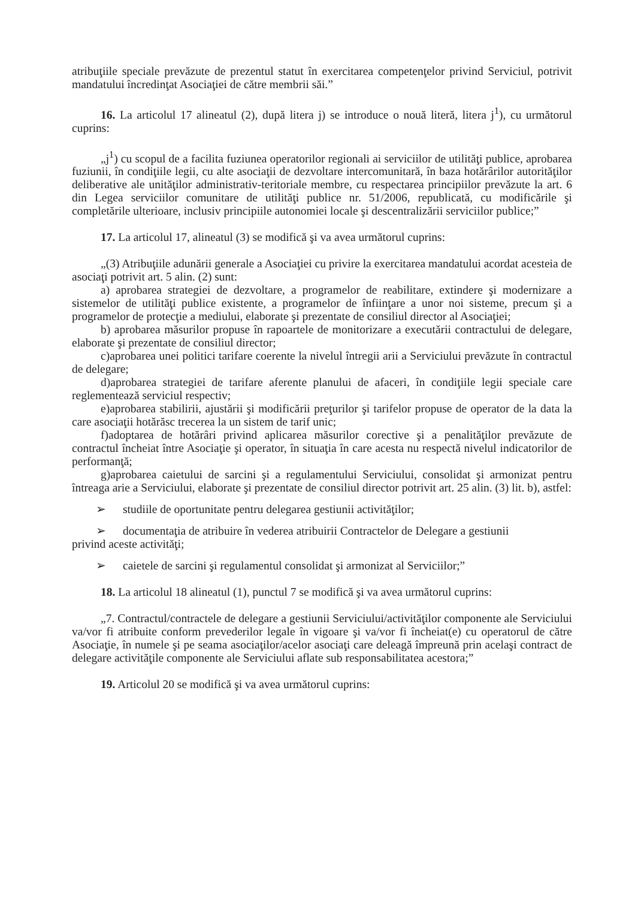atribuţiile speciale prevăzute de prezentul statut în exercitarea competenţelor privind Serviciul, potrivit mandatului încredinţat Asociaţiei de către membrii săi.”
16. La articolul 17 alineatul (2), după litera j) se introduce o nouă literă, litera j<sup>1</sup>), cu următorul cuprins:
„j<sup>1</sup>) cu scopul de a facilita fuziunea operatorilor regionali ai serviciilor de utilităţi publice, aprobarea fuziunii, în condiţiile legii, cu alte asociaţii de dezvoltare intercomunitară, în baza hotărârilor autorităţilor deliberative ale unităţilor administrativ-teritoriale membre, cu respectarea principiilor prevăzute la art. 6 din Legea serviciilor comunitare de utilităţi publice nr. 51/2006, republicată, cu modificările şi completările ulterioare, inclusiv principiile autonomiei locale şi descentralizării serviciilor publice;”
17. La articolul 17, alineatul (3) se modifică şi va avea următorul cuprins:
„(3) Atribuţiile adunării generale a Asociaţiei cu privire la exercitarea mandatului acordat acesteia de asociaţi potrivit art. 5 alin. (2) sunt:
a) aprobarea strategiei de dezvoltare, a programelor de reabilitare, extindere şi modernizare a sistemelor de utilităţi publice existente, a programelor de înfiinţare a unor noi sisteme, precum şi a programelor de protecţie a mediului, elaborate şi prezentate de consiliul director al Asociaţiei;
b) aprobarea măsurilor propuse în rapoartele de monitorizare a executării contractului de delegare, elaborate şi prezentate de consiliul director;
c)aprobarea unei politici tarifare coerente la nivelul întregii arii a Serviciului prevăzute în contractul de delegare;
d)aprobarea strategiei de tarifare aferente planului de afaceri, în condiţiile legii speciale care reglementează serviciul respectiv;
e)aprobarea stabilirii, ajustării şi modificării preţurilor şi tarifelor propuse de operator de la data la care asociaţii hotărăsc trecerea la un sistem de tarif unic;
f)adoptarea de hotărâri privind aplicarea măsurilor corective şi a penalităţilor prevăzute de contractul încheiat între Asociaţie şi operator, în situaţia în care acesta nu respectă nivelul indicatorilor de performanţă;
g)aprobarea caietului de sarcini şi a regulamentului Serviciului, consolidat şi armonizat pentru întreaga arie a Serviciului, elaborate şi prezentate de consiliul director potrivit art. 25 alin. (3) lit. b), astfel:
➢ studiile de oportunitate pentru delegarea gestiunii activităţilor;
➢ documentaţia de atribuire în vederea atribuirii Contractelor de Delegare a gestiunii
privind aceste activităţi;
➢ caietele de sarcini şi regulamentul consolidat şi armonizat al Serviciilor;”
18. La articolul 18 alineatul (1), punctul 7 se modifică şi va avea următorul cuprins:
„7. Contractul/contractele de delegare a gestiunii Serviciului/activităţilor componente ale Serviciului va/vor fi atribuite conform prevederilor legale în vigoare şi va/vor fi încheiat(e) cu operatorul de către Asociaţie, în numele şi pe seama asociaţilor/acelor asociaţi care deleagă împreună prin acelaşi contract de delegare activităţile componente ale Serviciului aflate sub responsabilitatea acestora;”
19. Articolul 20 se modifică şi va avea următorul cuprins: